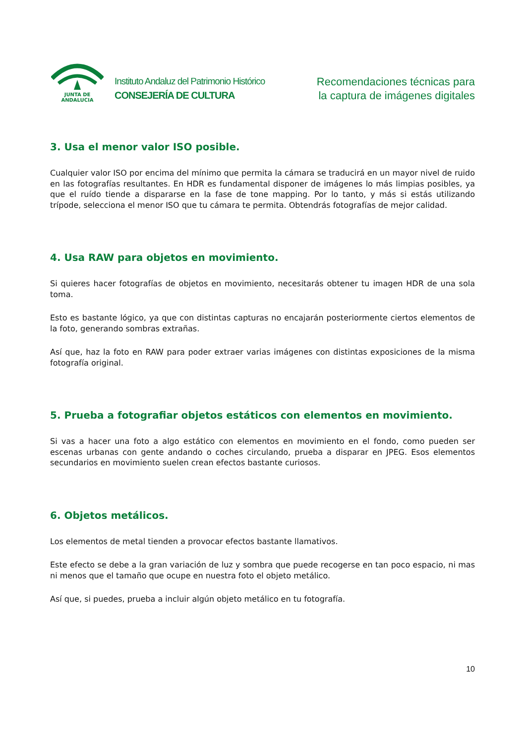JUNTA DE ANDALUCIA
Instituto Andaluz del Patrimonio Histórico
CONSEJERÍA DE CULTURA
Recomendaciones técnicas para
la captura de imágenes digitales
3. Usa el menor valor ISO posible.
Cualquier valor ISO por encima del mínimo que permita la cámara se traducirá en un mayor nivel de ruido en las fotografías resultantes. En HDR es fundamental disponer de imágenes lo más limpias posibles, ya que el ruído tiende a dispararse en la fase de tone mapping. Por lo tanto, y más si estás utilizando trípode, selecciona el menor ISO que tu cámara te permita. Obtendrás fotografías de mejor calidad.
4. Usa RAW para objetos en movimiento.
Si quieres hacer fotografías de objetos en movimiento, necesitarás obtener tu imagen HDR de una sola toma.
Esto es bastante lógico, ya que con distintas capturas no encajarán posteriormente ciertos elementos de la foto, generando sombras extrañas.
Así que, haz la foto en RAW para poder extraer varias imágenes con distintas exposiciones de la misma fotografía original.
5. Prueba a fotografiar objetos estáticos con elementos en movimiento.
Si vas a hacer una foto a algo estático con elementos en movimiento en el fondo, como pueden ser escenas urbanas con gente andando o coches circulando, prueba a disparar en JPEG. Esos elementos secundarios en movimiento suelen crean efectos bastante curiosos.
6. Objetos metálicos.
Los elementos de metal tienden a provocar efectos bastante llamativos.
Este efecto se debe a la gran variación de luz y sombra que puede recogerse en tan poco espacio, ni mas ni menos que el tamaño que ocupe en nuestra foto el objeto metálico.
Así que, si puedes, prueba a incluir algún objeto metálico en tu fotografía.
10